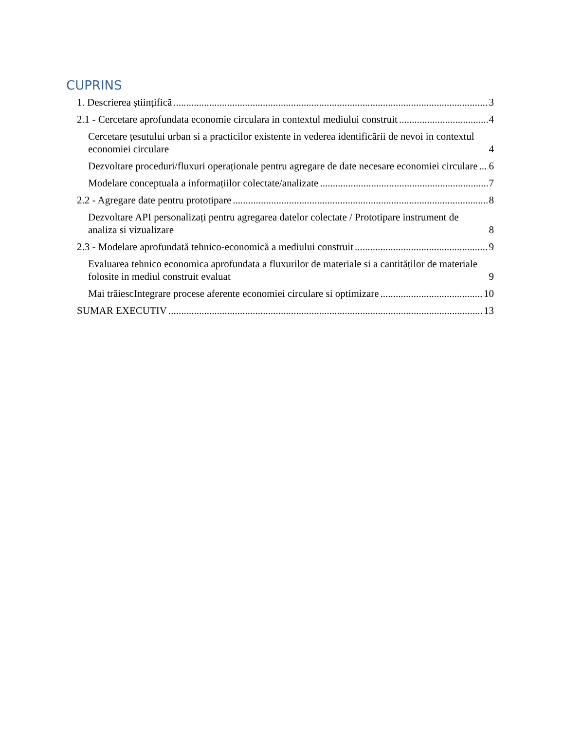CUPRINS
1. Descrierea științifică 3
2.1 - Cercetare aprofundata economie circulara in contextul mediului construit 4
Cercetare țesutului urban si a practicilor existente in vederea identificării de nevoi in contextul economiei circulare 4
Dezvoltare proceduri/fluxuri operaționale pentru agregare de date necesare economiei circulare 6
Modelare conceptuala a informațiilor colectate/analizate 7
2.2 - Agregare date pentru prototipare 8
Dezvoltare API personalizați pentru agregarea datelor colectate / Prototipare instrument de analiza si vizualizare 8
2.3 - Modelare aprofundată tehnico-economică a mediului construit 9
Evaluarea tehnico economica aprofundata a fluxurilor de materiale si a cantităților de materiale folosite in mediul construit evaluat 9
Mai trăiescIntegrare procese aferente economiei circulare si optimizare 10
SUMAR EXECUTIV 13